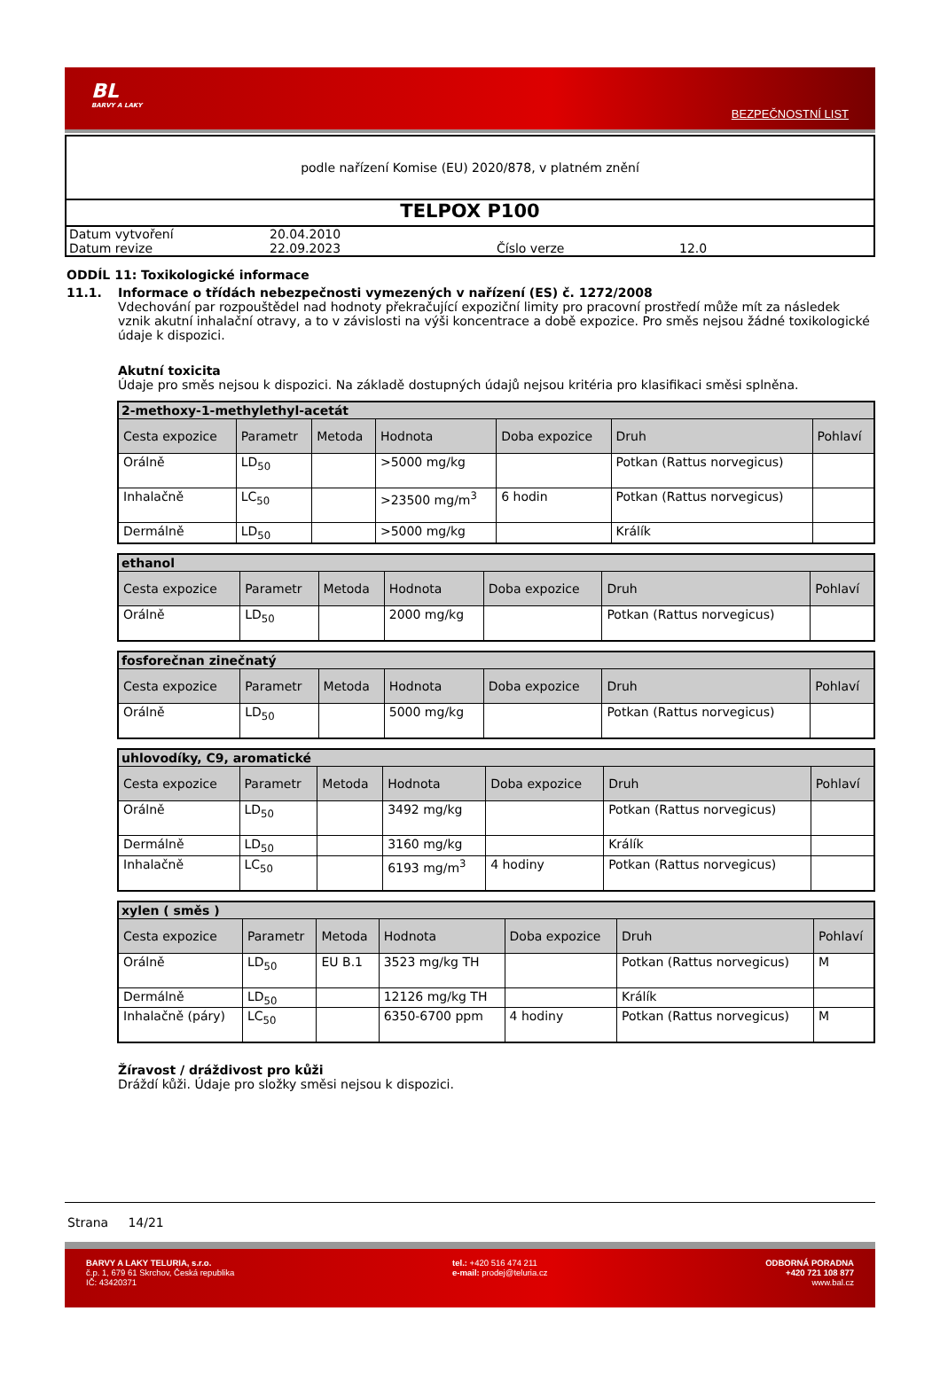BL
BARVY A LAKY
BEZPEČNOSTNÍ LIST
podle nařízení Komise (EU) 2020/878, v platném znění
TELPOX P100
| Datum vytvoření | 20.04.2010 | | |
| Datum revize | 22.09.2023 | Číslo verze | 12.0 |
ODDÍL 11: Toxikologické informace
11.1. Informace o třídách nebezpečnosti vymezených v nařízení (ES) č. 1272/2008
Vdechování par rozpouštědel nad hodnoty překračující expoziční limity pro pracovní prostředí může mít za následek vznik akutní inhalační otravy, a to v závislosti na výši koncentrace a době expozice. Pro směs nejsou žádné toxikologické údaje k dispozici.
Akutní toxicita
Údaje pro směs nejsou k dispozici. Na základě dostupných údajů nejsou kritéria pro klasifikaci směsi splněna.
| 2-methoxy-1-methylethyl-acetát | | | | | | |
| --- | --- | --- | --- | --- | --- | --- |
| Cesta expozice | Parametr | Metoda | Hodnota | Doba expozice | Druh | Pohlaví |
| Orálně | LD<sub>50</sub> | | >5000 mg/kg | | Potkan (Rattus norvegicus) | |
| Inhalačně | LC<sub>50</sub> | | >23500 mg/m<sup>3</sup> | 6 hodin | Potkan (Rattus norvegicus) | |
| Dermálně | LD<sub>50</sub> | | >5000 mg/kg | | Králík | |
| ethanol | | | | | | |
| --- | --- | --- | --- | --- | --- | --- |
| Cesta expozice | Parametr | Metoda | Hodnota | Doba expozice | Druh | Pohlaví |
| Orálně | LD<sub>50</sub> | | 2000 mg/kg | | Potkan (Rattus norvegicus) | |
| fosforečnan zinečnatý | | | | | | |
| --- | --- | --- | --- | --- | --- | --- |
| Cesta expozice | Parametr | Metoda | Hodnota | Doba expozice | Druh | Pohlaví |
| Orálně | LD<sub>50</sub> | | 5000 mg/kg | | Potkan (Rattus norvegicus) | |
| uhlovodíky, C9, aromatické | | | | | | |
| --- | --- | --- | --- | --- | --- | --- |
| Cesta expozice | Parametr | Metoda | Hodnota | Doba expozice | Druh | Pohlaví |
| Orálně | LD<sub>50</sub> | | 3492 mg/kg | | Potkan (Rattus norvegicus) | |
| Dermálně | LD<sub>50</sub> | | 3160 mg/kg | | Králík | |
| Inhalačně | LC<sub>50</sub> | | 6193 mg/m<sup>3</sup> | 4 hodiny | Potkan (Rattus norvegicus) | |
| xylen ( směs ) | | | | | | |
| --- | --- | --- | --- | --- | --- | --- |
| Cesta expozice | Parametr | Metoda | Hodnota | Doba expozice | Druh | Pohlaví |
| Orálně | LD<sub>50</sub> | EU B.1 | 3523 mg/kg TH | | Potkan (Rattus norvegicus) | M |
| Dermálně | LD<sub>50</sub> | | 12126 mg/kg TH | | Králík | |
| Inhalačně (páry) | LC<sub>50</sub> | | 6350-6700 ppm | 4 hodiny | Potkan (Rattus norvegicus) | M |
Žíravost / dráždivost pro kůži
Dráždí kůži. Údaje pro složky směsi nejsou k dispozici.
Strana 14/21
BARVY A LAKY TELURIA, s.r.o.
č.p. 1, 679 61 Skrchov, Česká republika
IČ: 43420371
tel.: +420 516 474 211
e-mail: prodej@teluria.cz
ODBORNÁ PORADNA
+420 721 108 877
www.bal.cz